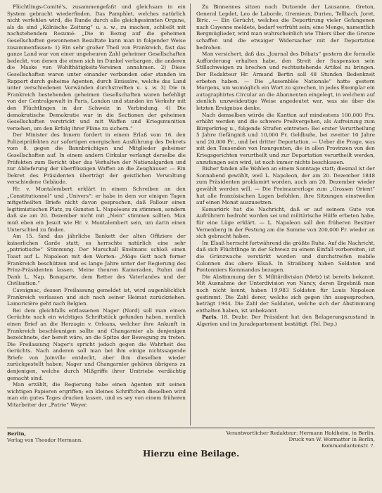Flüchtlings-Comité's, zusammengefaßt und gleichsam in ein System gebracht wiederfinden. Das Pamphlet, welches natürlich nicht verfehlen wird, die Runde durch alle gleichgesinnten Organe, als da sind „Kölnische Zeitung“ u. s. w., zu machen, schließt mit nachstehendem Resumé: „Die in Bezug auf die geheimen Gesellschaften gewonnenen Resultate kann man in folgender Weise zusammenfassen: 1) Ein sehr großer Theil von Frankreich, fast das ganze Land war von einer ungeheuren Zahl geheimer Gesellschaften bedeckt, von denen die einen sich im Dunkel verbargen, die anderen die Maske von Wohlthätigkeits-Vereinen annahmen. 2) Diese Gesellschaften waren unter einander verbunden oder standen im Rapport durch geheime Agenten, durch Emissäre, welche das Land unter verschiedenen Vorwänden durchstreiften u. s. w. 3) Die in Frankreich bestehenden geheimen Gesellschaften waren befehligt von der Centralgewalt in Paris, London und standen im Verkehr mit den Flüchtlingen in der Schweiz in Verbindung. 4) Die demokratische Demokratie war in die Sectionen der geheimen Gesellschaften verstrickt und mit Waffen und Kriegsmunition versehen, um den Erfolg ihrer Pläne zu sichern.“
Der Minister des Innern fordert in einem Erlaß vom 16. den Polizeipräfekten zur sofortigen energischen Ausführung des Dekrets vom 8. gegen die Bannbrüchigen und Mitglieder geheimer Gesellschaften auf. In einem andern Cirkular verlangt derselbe die Präfekten zum Bericht über das Verhalten der Nationalgarden und zur Ablieferung der überflüssigen Waffen an die Zeughäuser. — Ein Dekret des Präsidenten überträgt der geistlichen Verwaltung verschiedene Gebäude.
Hr. v. Montalembert erklärt in einem Schreiben an den „Constitutionnel“ und „Univers“: er habe in dem vor einigen Tagen mitgetheilten Briefe nicht davon gesprochen, daß Fallour einen legitimistischen Platz, zu Gunsten L. Napoleons zu stimmen, sondern daß sie am 20. Dezember nicht mit „Nein“ stimmen sollten. Man muß eben ein Jesuit wie Hr. v. Montalembert sein, um darin einen Unterschied zu finden.
Am 15. fand das jährliche Bankett der alten Offiziere der kaiserlichen Garde statt; es herrschte natürlich eine sehr „patriotische“ Stimmung. Der Marschall Exelmans schloß einen Toast auf L. Napoleon mit den Worten: „Möge Gott noch ferner Frankreich beschützen und es lange Jahre unter der Regierung des Prinz-Präsidenten lassen. Meine theuren Kameraden, Ruhm und Dank L. Nap. Bonaparte, dem Retter des Vaterlandes und der Civilisation.“
Cavaignac, dessen Freilassung gemeldet ist, wird augenblicklich Frankreich verlassen und sich nach seiner Heimat zurückziehen. Lamoricière geht nach Belgien.
Bei dem gleichfalls entlassenen Nager (Nord) soll man einem Gerüchte nach ein wichtiges Schriftstück gefunden haben, nemlich einen Brief an die Herzogin v. Orleans, welcher ihre Ankunft in Frankreich beschleunigen sollte und Changarnier als denjenigen bezeichnete, der bereit wäre, an die Spitze der Bewegung zu treten. Die Freilassung Nager's spricht jedoch gegen die Wahrheit des Gerüchts. Nach anderen soll man bei ihm einige nichtssagende Briefe von Joinville entdeckt, aber ihm dieselben wieder zurückgestellt haben; Nager und Changarnier gehören übrigens zu denjenigen, welche durch Mißgriffe ihrer Umtriebe verdächtig gemacht sind.
Man erzählt, die Regierung habe einen Agenten mit seinen wichtigen Papieren ergriffen; ein kleines Schriftchen dieselben wird man ein gutes Tages drucken lassen, und es sey von einem früheren Mitarbeiter der „Patrie“ Weyer.
Zu Binnennes sitzen noch Dutzende der Lausanne, Greton, General Lepdet, Leo de Laborde, Gremieux, Durieu, Tellbach, Joret, Biric. — Ein Gerücht, welches die Deportirung vieler Gefangenen nach Cayenne meldete, bedarf verfrüht sein; eine Menge, namentlich Bergmüglieder, wird man wahrscheinlich wie Thiers über die Grenze schaffen und die etwaiger Widersacher mit der Deportation bedrohen.
Man versichert, daß das „Journal des Débats“ gestern die formelle Aufforderung erhalten habe, den Streit der Suspension sein Stillschweigen zu brechen und rechtsstehende Artikel zu bringen. Der Redakteur Hr. Armand Bertin soll 48 Stunden Bedenkzeit erbeten haben. — Die „Assemblée Nationale“ hatte gestern Morgens, um womöglich ein Wort zu sprechen, in jedes Exemplar ein autographirtes Circular an die Abonnenten eingelegt, in welchem auf zienlich unzweideutige Weise angedeutet war, was sie über die letzten Ereignisse denke.
Nach demselben würde die Kantion auf mindestens 100,000 Frs. erhöht werden und die schwere Preßvergehen, als Aufreizung zum Bürgerkrieg u., folgende Strafen eintreten: Bei erster Verurtheilung 5 Jahre Gefängniß und 10,000 Fr. Geldbuße, bei zweiter 10 Jahre und 20,000 Fr., und bei dritter Deportation. — Ueber die Frage, was mit den Tausenden von Insurgenten, die in allen Provinzen von den Kriegsgerichten verurtheilt und zur Deportation verurtheilt werden, anzufangen sein wird, ist noch immer nichts beschlossen.
Bisher fanden alle Wahlen an einem Sonntage statt; diesmal ist der Sonnabend gewählt, weil L. Napoleon, der am 20. Dezember 1848 zum Präsidenten proklamirt worden, auch am 20. Dezember wieder gewählt werden will. — Die Freimaurerloge zum „Grossen Orient“ hat alle französischen Logen befohlen, ihre Sitzungen einstweilen auf einen Monat auszusetzen.
Komarkirk hat die Nachricht, daß er auf seinem Gute von Aufrührern bedroht worden sei und militärische Hülfe erbeten habe, für eine Lüge erklärt. — L. Napoleon soll den früheren Besitzer Vernenberg in der Festung am die Summe von 200,000 Fr. wieder an sich gebracht haben.
Im Elsaß herrscht fortwährend die größte Ruhe. Auf die Nachricht, daß sich Flüchtlinge in der Schweiz zu einem Einfall vorbereiten, ist die Gränzwache verstärkt worden und durchstreifen mobile Colonnen das obere Elsaß. In Straßburg haben Soldaten und Pontonniers Kommandos bezogen.
Die Abstimmung der S. Militärdivision (Metz) ist bereits bekannt. Mit Ausnahme der Unterdivision von Nancy, deren Ergebniß man noch nicht kennt, haben 19,983 Soldaten für Louis Napoleon gestimmt. Die Zahl derer, welche sich gegen ihn ausgesprochen, beträgt 1944. Die Zahl der Soldaten, welche sich der Abstimmung enthalten haben, ist unbekannt.
Paris, 18. Dezbr. Der Präsident hat den Belagerungszustand in Algerien und im Juradepartement bestätigt. (Tel. Dep.)
Berlin,
Verlag von Theodor Hermann.
Verantwortlicher Redakteur: Hermann Holdheim, in Berlin.
Druck von W. Wormatter in Berlin,
Kommandantenstr. 7.
Hierzu eine Beilage.